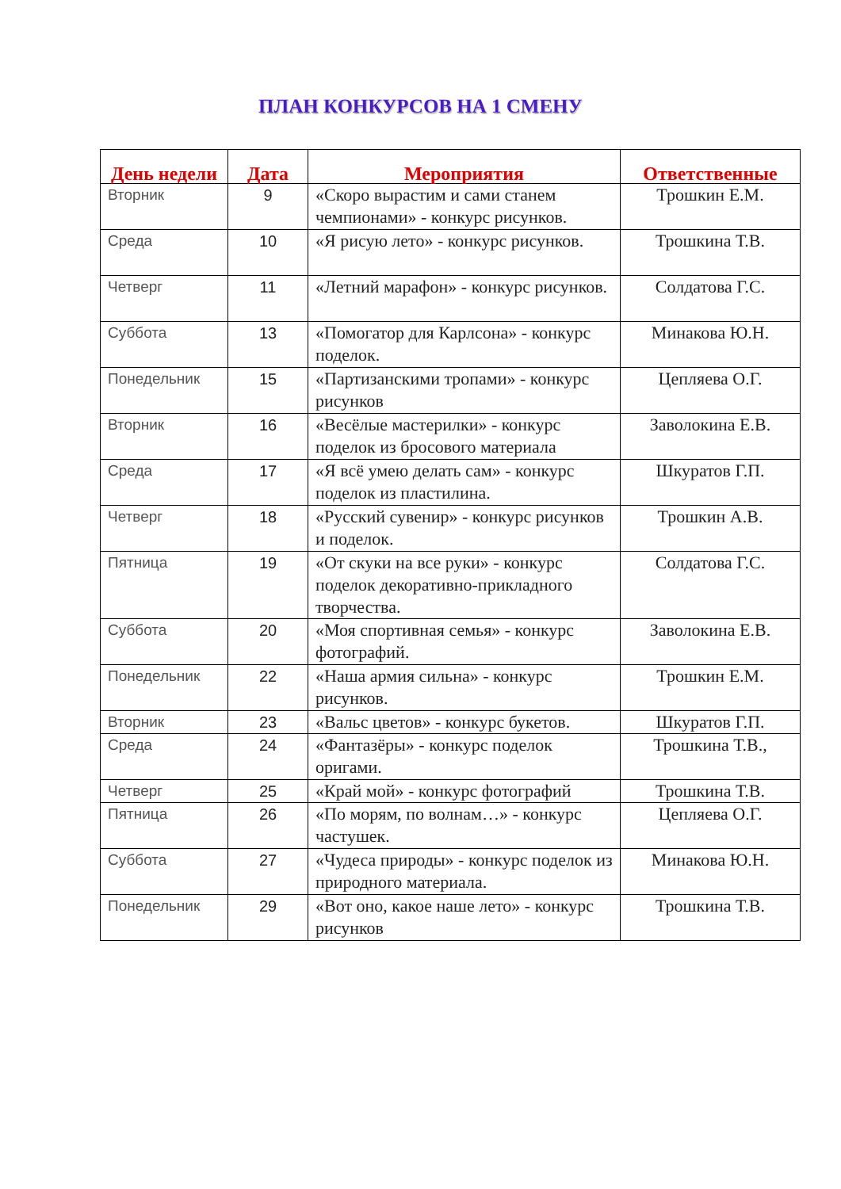ПЛАН КОНКУРСОВ НА 1 СМЕНУ
| День недели | Дата | Мероприятия | Ответственные |
| --- | --- | --- | --- |
| Вторник | 9 | «Скоро вырастим и сами станем чемпионами» - конкурс рисунков. | Трошкин Е.М. |
| Среда | 10 | «Я рисую лето» - конкурс рисунков. | Трошкина Т.В. |
| Четверг | 11 | «Летний марафон» - конкурс рисунков. | Солдатова Г.С. |
| Суббота | 13 | «Помогатор для Карлсона» - конкурс поделок. | Минакова Ю.Н. |
| Понедельник | 15 | «Партизанскими тропами» - конкурс рисунков | Цепляева О.Г. |
| Вторник | 16 | «Весёлые мастерилки» - конкурс поделок из бросового материала | Заволокина Е.В. |
| Среда | 17 | «Я всё умею делать сам» - конкурс поделок из пластилина. | Шкуратов Г.П. |
| Четверг | 18 | «Русский сувенир» - конкурс рисунков и поделок. | Трошкин А.В. |
| Пятница | 19 | «От скуки на все руки» - конкурс поделок декоративно-прикладного творчества. | Солдатова Г.С. |
| Суббота | 20 | «Моя спортивная семья» - конкурс фотографий. | Заволокина Е.В. |
| Понедельник | 22 | «Наша армия сильна» - конкурс рисунков. | Трошкин Е.М. |
| Вторник | 23 | «Вальс цветов» - конкурс букетов. | Шкуратов Г.П. |
| Среда | 24 | «Фантазёры» - конкурс поделок оригами. | Трошкина Т.В., |
| Четверг | 25 | «Край мой» - конкурс фотографий | Трошкина Т.В. |
| Пятница | 26 | «По морям, по волнам…» - конкурс частушек. | Цепляева О.Г. |
| Суббота | 27 | «Чудеса природы» - конкурс поделок из природного материала. | Минакова Ю.Н. |
| Понедельник | 29 | «Вот оно, какое наше лето» - конкурс рисунков | Трошкина Т.В. |